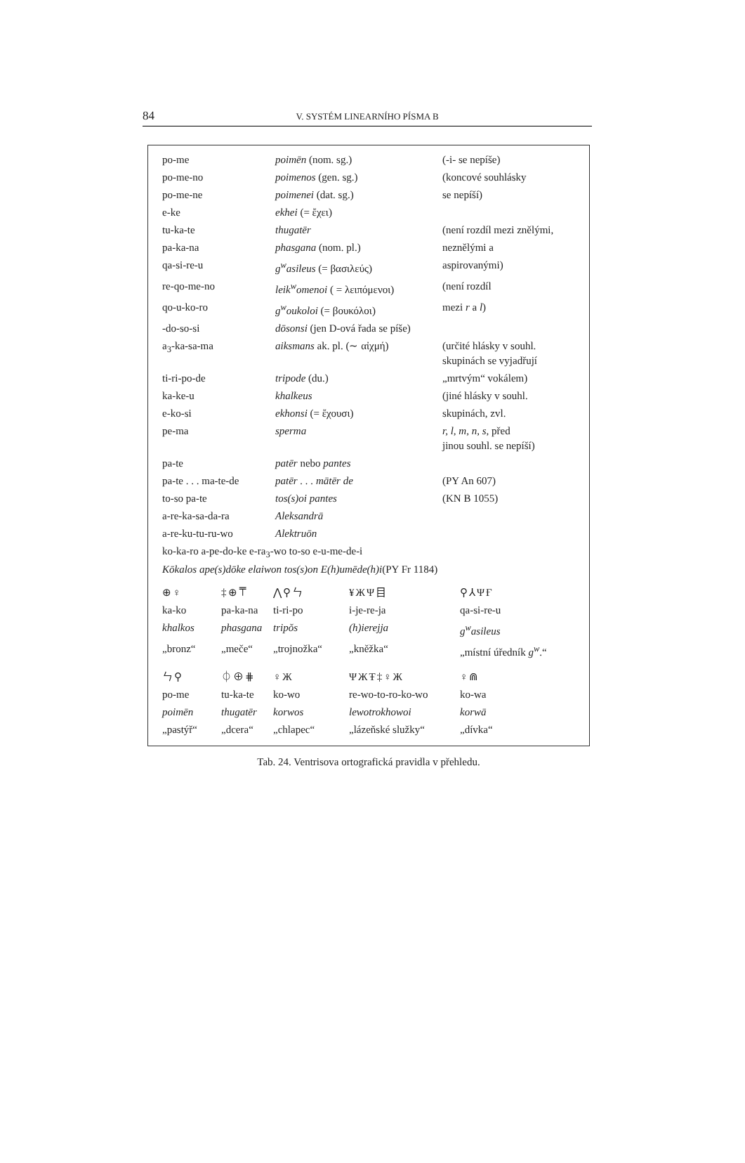84
V. SYSTÉM LINEARNÍHO PÍSMA B
| po-me | poimēn (nom. sg.) | (-i- se nepíše) |
| po-me-no | poimenos (gen. sg.) | (koncové souhlásky |
| po-me-ne | poimenei (dat. sg.) | se nepíší) |
| e-ke | ekhei (= ἔχει) | |
| tu-ka-te | thugatēr | (není rozdíl mezi znělými, |
| pa-ka-na | phasgana (nom. pl.) | neznělými a |
| qa-si-re-u | g<sup>w</sup>asileus (= βασιλεύς) | aspirovanými) |
| re-qo-me-no | leik<sup>w</sup>omenoi ( = λειπόμενοι) | (není rozdíl |
| qo-u-ko-ro | g<sup>w</sup>oukoloi (= βουκόλοι) | mezi r a l ) |
| -do-so-si | dōsonsi (jen D-ová řada se píše) | |
| a<sub>3</sub>-ka-sa-ma | aiksmans ak. pl. (∼ αἰχμή) | (určité hlásky v souhl. skupinách se vyjadřují |
| ti-ri-po-de | tripode (du.) | „mrtvým“ vokálem) |
| ka-ke-u | khalkeus | (jiné hlásky v souhl. |
| e-ko-si | ekhonsi (= ἔχουσι) | skupinách, zvl. |
| pe-ma | sperma | r, l, m, n, s, před jinou souhl. se nepíší) |
| pa-te | patēr nebo pantes | |
| pa-te . . . ma-te-de | patēr . . . mātēr de | (PY An 607) |
| to-so pa-te | tos(s)oi pantes | (KN B 1055) |
| a-re-ka-sa-da-ra | Aleksandrā | |
| a-re-ku-tu-ru-wo | Alektruōn | |
| ko-ka-ro a-pe-do-ke e-ra<sub>3</sub>-wo to-so e-u-me-de-i Kōkalos ape(s)dōke elaiwon tos(s)on E(h)umēde(h)i (PY Fr 1184) | | |
| ⊕♀ | ‡⊕⍑ | ⋀⚲ㄣ | ¥ЖΨ目 | ⚲⅄ΨҒ |
| ka-ko | pa-ka-na | ti-ri-po | i-je-re-ja | qa-si-re-u |
| khalkos | phasgana | tripŏs | (h)ierejja | g<sup>w</sup>asileus |
| „bronz“ | „meče“ | „trojnožka“ | „kněžka“ | „místní úředník g<sup>w</sup> .“ |
| ㄣ⚲ | ⏀⊕⋕ | ♀Ж | ΨЖŦ‡♀Ж | ♀⋒ |
| po-me | tu-ka-te | ko-wo | re-wo-to-ro-ko-wo | ko-wa |
| poimēn | thugatēr | korwos | lewotrokhowoi | korwā |
| „pastýř“ | „dcera“ | „chlapec“ | „lázeňské služky“ | „dívka“ |
Tab. 24. Ventrisova ortografická pravidla v přehledu.